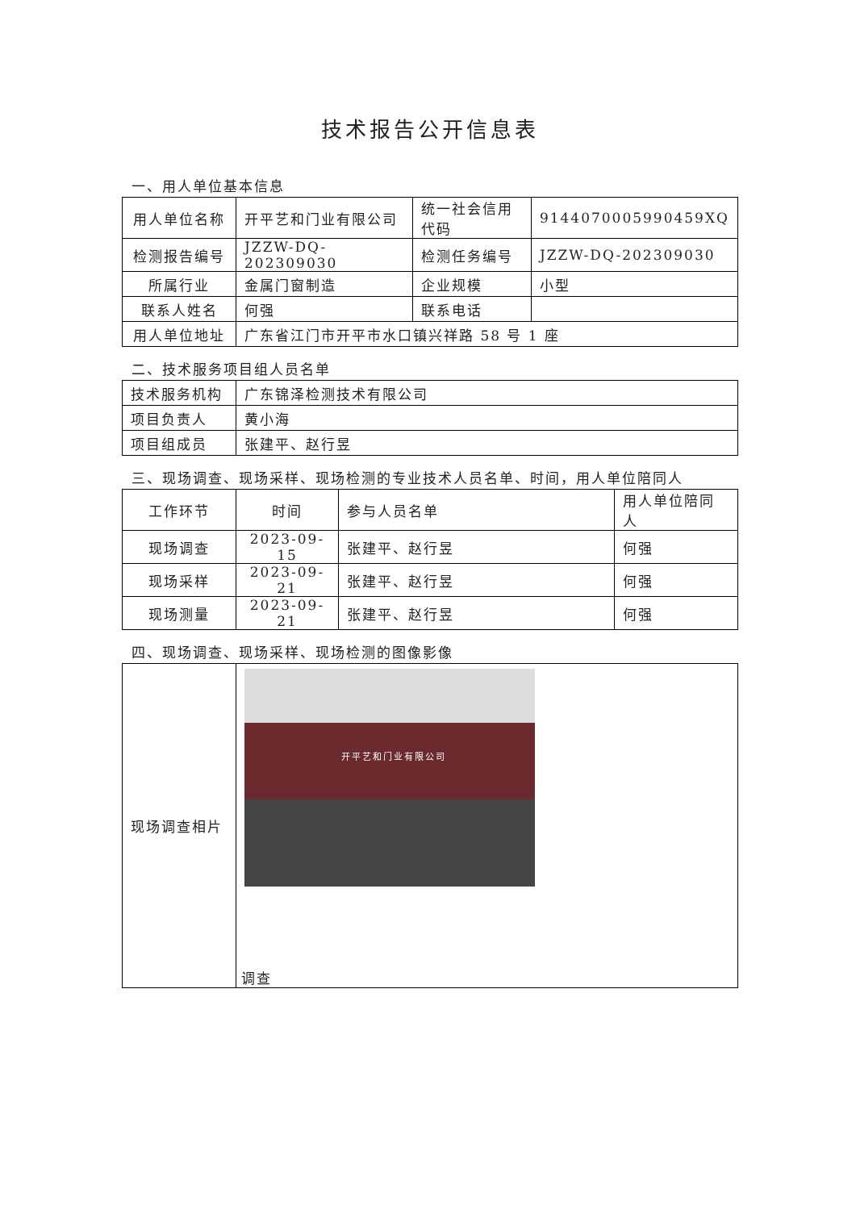技术报告公开信息表
一、用人单位基本信息
| 用人单位名称 | 开平艺和门业有限公司 | 统一社会信用代码 | 9144070005990459XQ |
| 检测报告编号 | JZZW-DQ-202309030 | 检测任务编号 | JZZW-DQ-202309030 |
| 所属行业 | 金属门窗制造 | 企业规模 | 小型 |
| 联系人姓名 | 何强 | 联系电话 | |
| 用人单位地址 | 广东省江门市开平市水口镇兴祥路 58 号 1 座 | | |
二、技术服务项目组人员名单
| 技术服务机构 | 广东锦泽检测技术有限公司 |
| 项目负责人 | 黄小海 |
| 项目组成员 | 张建平、赵行昱 |
三、现场调查、现场采样、现场检测的专业技术人员名单、时间，用人单位陪同人
| 工作环节 | 时间 | 参与人员名单 | 用人单位陪同人 |
| --- | --- | --- | --- |
| 现场调查 | 2023-09-15 | 张建平、赵行昱 | 何强 |
| 现场采样 | 2023-09-21 | 张建平、赵行昱 | 何强 |
| 现场测量 | 2023-09-21 | 张建平、赵行昱 | 何强 |
四、现场调查、现场采样、现场检测的图像影像
| 现场调查相片 | 开平艺和门业有限公司 调查 |